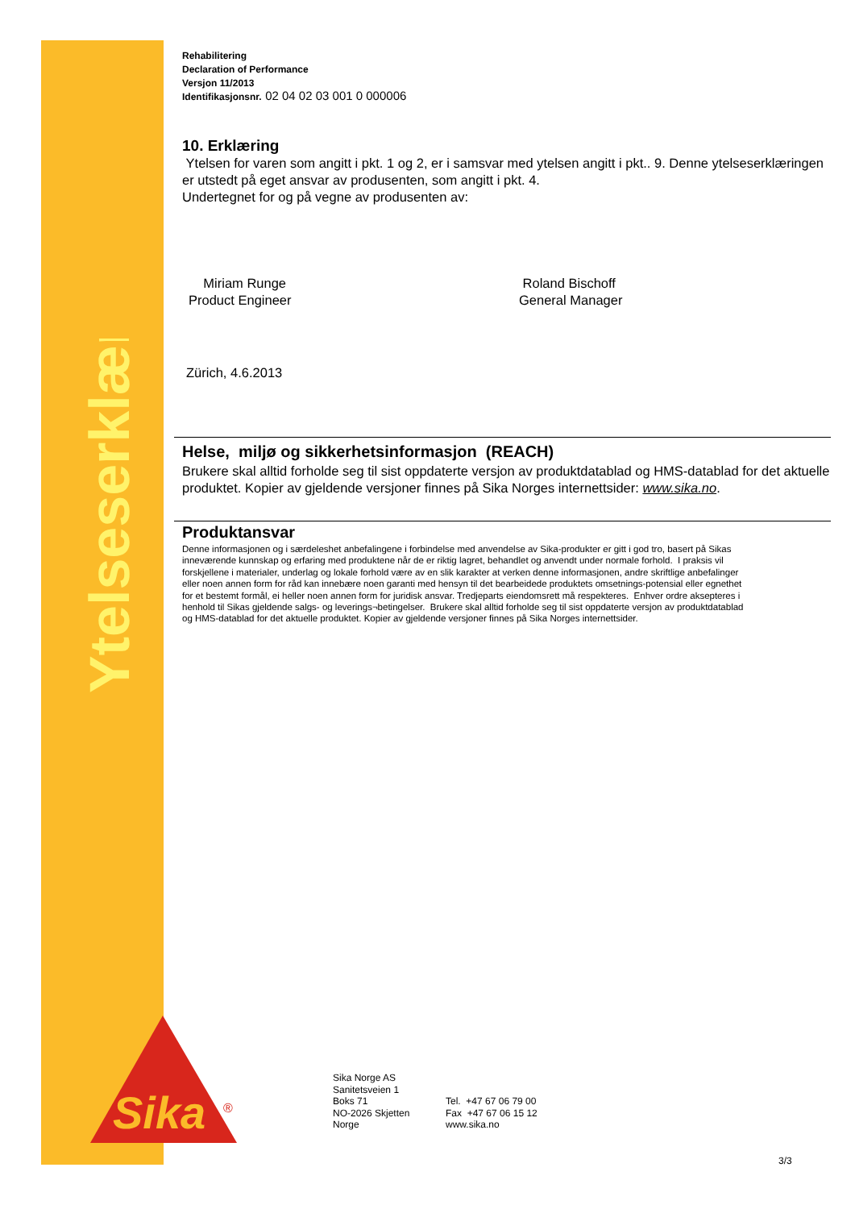Ytelseserklæring
Sika
®
Rehabilitering
Declaration of Performance
Versjon 11/2013
Identifikasjonsnr. 02 04 02 03 001 0 000006
10. Erklæring
Ytelsen for varen som angitt i pkt. 1 og 2, er i samsvar med ytelsen angitt i pkt.. 9. Denne ytelseserklæringen er utstedt på eget ansvar av produsenten, som angitt i pkt. 4.
Undertegnet for og på vegne av produsenten av:
Miriam Runge
Product Engineer
Roland Bischoff
General Manager
Zürich, 4.6.2013
Helse, miljø og sikkerhetsinformasjon (REACH)
Brukere skal alltid forholde seg til sist oppdaterte versjon av produktdatablad og HMS-datablad for det aktuelle produktet. Kopier av gjeldende versjoner finnes på Sika Norges internettsider: www.sika.no.
Produktansvar
Denne informasjonen og i særdeleshet anbefalingene i forbindelse med anvendelse av Sika-produkter er gitt i god tro, basert på Sikas inneværende kunnskap og erfaring med produktene når de er riktig lagret, behandlet og anvendt under normale forhold. I praksis vil forskjellene i materialer, underlag og lokale forhold være av en slik karakter at verken denne informasjonen, andre skriftlige anbefalinger eller noen annen form for råd kan innebære noen garanti med hensyn til det bearbeidede produktets omsetnings-potensial eller egnethet for et bestemt formål, ei heller noen annen form for juridisk ansvar. Tredjeparts eiendomsrett må respekteres. Enhver ordre aksepteres i henhold til Sikas gjeldende salgs- og leverings¬betingelser. Brukere skal alltid forholde seg til sist oppdaterte versjon av produktdatablad og HMS-datablad for det aktuelle produktet. Kopier av gjeldende versjoner finnes på Sika Norges internettsider.
Sika Norge AS
Sanitetsveien 1
Boks 71
NO-2026 Skjetten
Norge
Tel. +47 67 06 79 00
Fax +47 67 06 15 12
www.sika.no
3/3